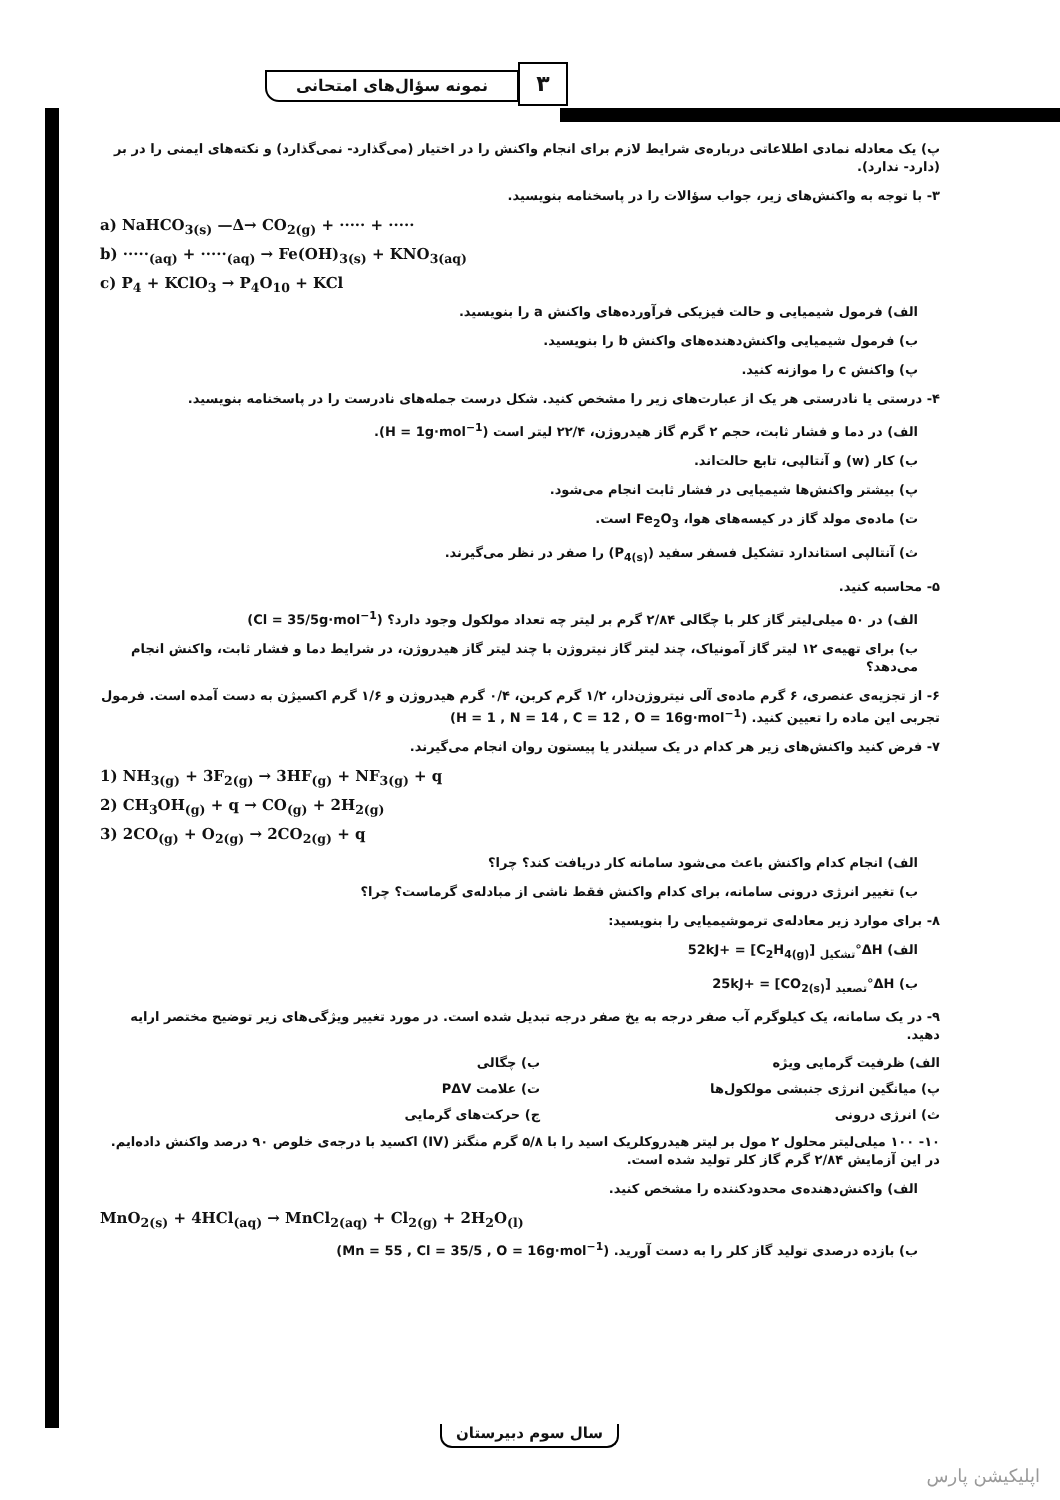۳
نمونه سؤال‌های امتحانی
پ) یک معادله نمادی اطلاعاتی درباره‌ی شرایط لازم برای انجام واکنش را در اختیار (می‌گذارد- نمی‌گذارد) و نکته‌های ایمنی را در بر (دارد- ندارد).
۳- با توجه به واکنش‌های زیر، جواب سؤالات را در پاسخنامه بنویسید.
a) NaHCO<sub>3(s)</sub> —Δ→ CO<sub>2(g)</sub> + ····· + ·····
b) ·····<sub>(aq)</sub> + ·····<sub>(aq)</sub> → Fe(OH)<sub>3(s)</sub> + KNO<sub>3(aq)</sub>
c) P<sub>4</sub> + KClO<sub>3</sub> → P<sub>4</sub>O<sub>10</sub> + KCl
الف) فرمول شیمیایی و حالت فیزیکی فرآورده‌های واکنش a را بنویسید.
ب) فرمول شیمیایی واکنش‌دهنده‌های واکنش b را بنویسید.
پ) واکنش c را موازنه کنید.
۴- درستی یا نادرستی هر یک از عبارت‌های زیر را مشخص کنید. شکل درست جمله‌های نادرست را در پاسخنامه بنویسید.
الف) در دما و فشار ثابت، حجم ۲ گرم گاز هیدروژن، ۲۲/۴ لیتر است (H = 1g·mol<sup>−1</sup>).
ب) کار (w) و آنتالپی، تابع حالت‌اند.
پ) بیشتر واکنش‌ها شیمیایی در فشار ثابت انجام می‌شود.
ت) ماده‌ی مولد گاز در کیسه‌های هوا، Fe<sub>2</sub>O<sub>3</sub> است.
ث) آنتالپی استاندارد تشکیل فسفر سفید (P<sub>4(s)</sub>) را صفر در نظر می‌گیرند.
۵- محاسبه کنید.
الف) در ۵۰ میلی‌لیتر گاز کلر با چگالی ۲/۸۴ گرم بر لیتر چه تعداد مولکول وجود دارد؟ (Cl = 35/5g·mol<sup>−1</sup>)
ب) برای تهیه‌ی ۱۲ لیتر گاز آمونیاک، چند لیتر گاز نیتروژن با چند لیتر گاز هیدروژن، در شرایط دما و فشار ثابت، واکنش انجام می‌دهد؟
۶- از تجزیه‌ی عنصری، ۶ گرم ماده‌ی آلی نیتروژن‌دار، ۱/۲ گرم کربن، ۰/۴ گرم هیدروژن و ۱/۶ گرم اکسیژن به دست آمده است. فرمول تجربی این ماده را تعیین کنید. (H = 1 , N = 14 , C = 12 , O = 16g·mol<sup>−1</sup>)
۷- فرض کنید واکنش‌های زیر هر کدام در یک سیلندر یا پیستون روان انجام می‌گیرند.
1) NH<sub>3(g)</sub> + 3F<sub>2(g)</sub> → 3HF<sub>(g)</sub> + NF<sub>3(g)</sub> + q
2) CH<sub>3</sub>OH<sub>(g)</sub> + q → CO<sub>(g)</sub> + 2H<sub>2(g)</sub>
3) 2CO<sub>(g)</sub> + O<sub>2(g)</sub> → 2CO<sub>2(g)</sub> + q
الف) انجام کدام واکنش باعث می‌شود سامانه کار دریافت کند؟ چرا؟
ب) تغییر انرژی درونی سامانه، برای کدام واکنش فقط ناشی از مبادله‌ی گرماست؟ چرا؟
۸- برای موارد زیر معادله‌ی ترموشیمیایی را بنویسید:
الف) ΔH°<sub>تشکیل</sub> [C<sub>2</sub>H<sub>4(g)</sub>] = +52kJ
ب) ΔH°<sub>تصعید</sub> [CO<sub>2(s)</sub>] = +25kJ
۹- در یک سامانه، یک کیلوگرم آب صفر درجه به یخ صفر درجه تبدیل شده است. در مورد تغییر ویژگی‌های زیر توضیح مختصر ارایه دهید.
الف) ظرفیت گرمایی ویژه ب) چگالی
پ) میانگین انرژی جنبشی مولکول‌ها ت) علامت PΔV
ث) انرژی درونی ج) حرکت‌های گرمایی
۱۰- ۱۰۰ میلی‌لیتر محلول ۲ مول بر لیتر هیدروکلریک اسید را با ۵/۸ گرم منگنز (IV) اکسید با درجه‌ی خلوص ۹۰ درصد واکنش داده‌ایم. در این آزمایش ۲/۸۴ گرم گاز کلر تولید شده است.
الف) واکنش‌دهنده‌ی محدودکننده را مشخص کنید.
MnO<sub>2(s)</sub> + 4HCl<sub>(aq)</sub> → MnCl<sub>2(aq)</sub> + Cl<sub>2(g)</sub> + 2H<sub>2</sub>O<sub>(l)</sub>
ب) بازده درصدی تولید گاز کلر را به دست آورید. (Mn = 55 , Cl = 35/5 , O = 16g·mol<sup>−1</sup>)
سال سوم دبیرستان
اپلیکیشن پارس